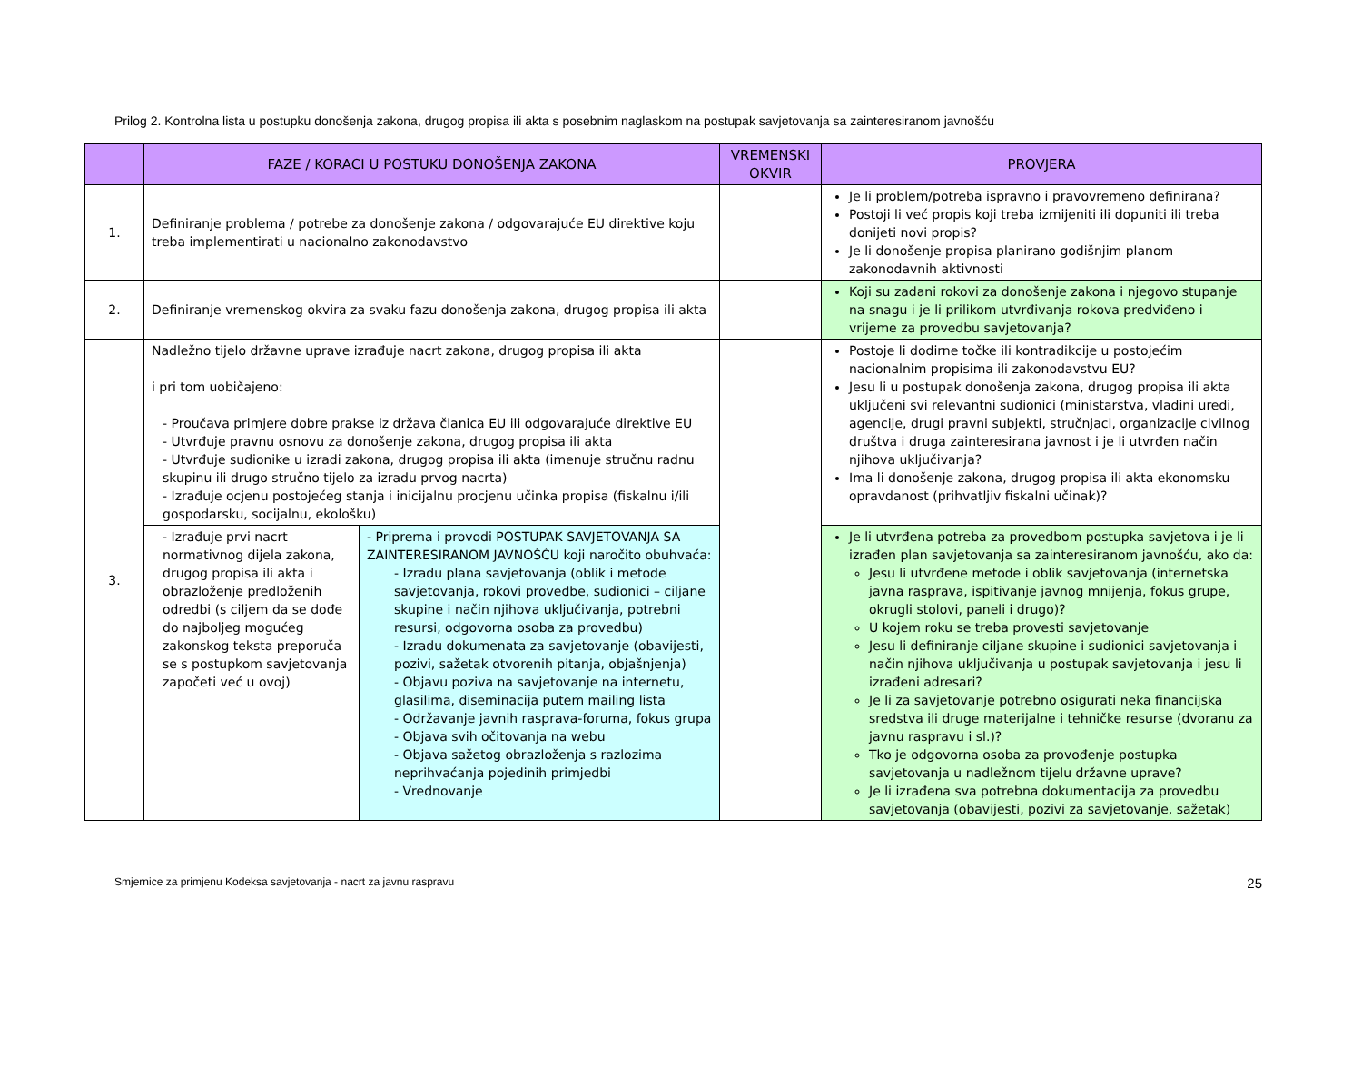Prilog 2. Kontrolna lista u postupku donošenja zakona, drugog propisa ili akta s posebnim naglaskom na postupak savjetovanja sa zainteresiranom javnošću
| | FAZE / KORACI U POSTUKU DONOŠENJA ZAKONA | | VREMENSKI OKVIR | PROVJERA |
| --- | --- | --- | --- | --- |
| 1. | Definiranje problema / potrebe za donošenje zakona / odgovarajuće EU direktive koju treba implementirati u nacionalno zakonodavstvo | | | Je li problem/potreba ispravno i pravovremeno definirana? Postoji li već propis koji treba izmijeniti ili dopuniti ili treba donijeti novi propis? Je li donošenje propisa planirano godišnjim planom zakonodavnih aktivnosti |
| 2. | Definiranje vremenskog okvira za svaku fazu donošenja zakona, drugog propisa ili akta | | | Koji su zadani rokovi za donošenje zakona i njegovo stupanje na snagu i je li prilikom utvrđivanja rokova predviđeno i vrijeme za provedbu savjetovanja? |
| 3. | Nadležno tijelo državne uprave izrađuje nacrt zakona, drugog propisa ili akta i pri tom uobičajeno: - Proučava primjere dobre prakse iz država članica EU ili odgovarajuće direktive EU - Utvrđuje pravnu osnovu za donošenje zakona, drugog propisa ili akta - Utvrđuje sudionike u izradi zakona, drugog propisa ili akta (imenuje stručnu radnu skupinu ili drugo stručno tijelo za izradu prvog nacrta) - Izrađuje ocjenu postojećeg stanja i inicijalnu procjenu učinka propisa (fiskalnu i/ili gospodarsku, socijalnu, ekološku) | | | Postoje li dodirne točke ili kontradikcije u postojećim nacionalnim propisima ili zakonodavstvu EU? Jesu li u postupak donošenja zakona, drugog propisa ili akta uključeni svi relevantni sudionici (ministarstva, vladini uredi, agencije, drugi pravni subjekti, stručnjaci, organizacije civilnog društva i druga zainteresirana javnost i je li utvrđen način njihova uključivanja? Ima li donošenje zakona, drugog propisa ili akta ekonomsku opravdanost (prihvatljiv fiskalni učinak)? |
| | - Izrađuje prvi nacrt normativnog dijela zakona, drugog propisa ili akta i obrazloženje predloženih odredbi (s ciljem da se dođe do najboljeg mogućeg zakonskog teksta preporuča se s postupkom savjetovanja započeti već u ovoj) | - Priprema i provodi POSTUPAK SAVJETOVANJA SA ZAINTERESIRANOM JAVNOŠĆU koji naročito obuhvaća: - Izradu plana savjetovanja (oblik i metode savjetovanja, rokovi provedbe, sudionici – ciljane skupine i način njihova uključivanja, potrebni resursi, odgovorna osoba za provedbu) - Izradu dokumenata za savjetovanje (obavijesti, pozivi, sažetak otvorenih pitanja, objašnjenja) - Objavu poziva na savjetovanje na internetu, glasilima, diseminacija putem mailing lista - Održavanje javnih rasprava-foruma, fokus grupa - Objava svih očitovanja na webu - Objava sažetog obrazloženja s razlozima neprihvaćanja pojedinih primjedbi - Vrednovanje | | Je li utvrđena potreba za provedbom postupka savjetova i je li izrađen plan savjetovanja sa zainteresiranom javnošću, ako da: Jesu li utvrđene metode i oblik savjetovanja (internetska javna rasprava, ispitivanje javnog mnijenja, fokus grupe, okrugli stolovi, paneli i drugo)? U kojem roku se treba provesti savjetovanje Jesu li definiranje ciljane skupine i sudionici savjetovanja i način njihova uključivanja u postupak savjetovanja i jesu li izrađeni adresari? Je li za savjetovanje potrebno osigurati neka financijska sredstva ili druge materijalne i tehničke resurse (dvoranu za javnu raspravu i sl.)? Tko je odgovorna osoba za provođenje postupka savjetovanja u nadležnom tijelu državne uprave? Je li izrađena sva potrebna dokumentacija za provedbu savjetovanja (obavijesti, pozivi za savjetovanje, sažetak) |
Smjernice za primjenu Kodeksa savjetovanja - nacrt za javnu raspravu 25